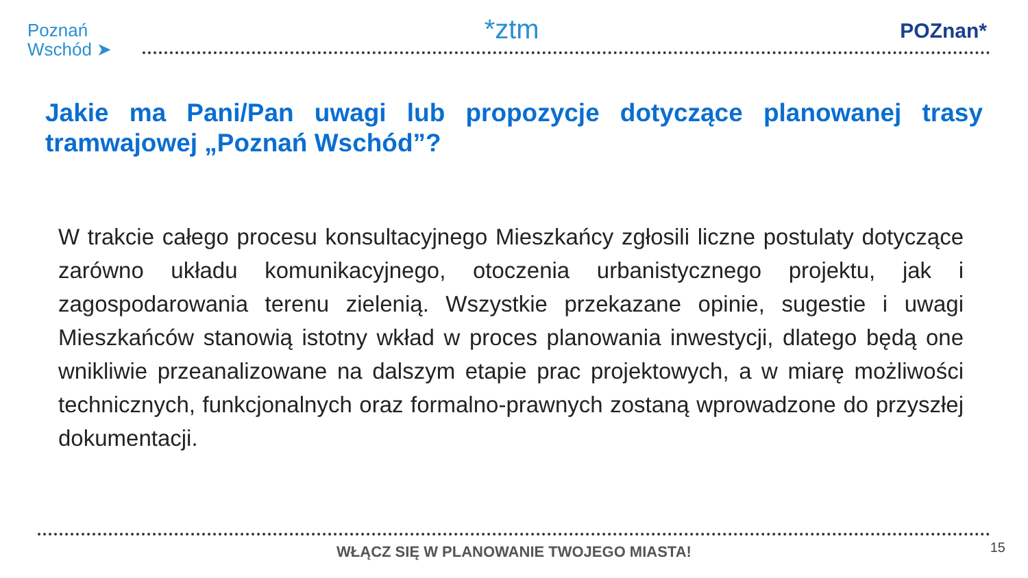Poznań
Wschód ➤
*ztm
POZnan*
Jakie ma Pani/Pan uwagi lub propozycje dotyczące planowanej trasy tramwajowej „Poznań Wschód”?
W trakcie całego procesu konsultacyjnego Mieszkańcy zgłosili liczne postulaty dotyczące zarówno układu komunikacyjnego, otoczenia urbanistycznego projektu, jak i zagospodarowania terenu zielenią. Wszystkie przekazane opinie, sugestie i uwagi Mieszkańców stanowią istotny wkład w proces planowania inwestycji, dlatego będą one wnikliwie przeanalizowane na dalszym etapie prac projektowych, a w miarę możliwości technicznych, funkcjonalnych oraz formalno-prawnych zostaną wprowadzone do przyszłej dokumentacji.
WŁĄCZ SIĘ W PLANOWANIE TWOJEGO MIASTA! 15